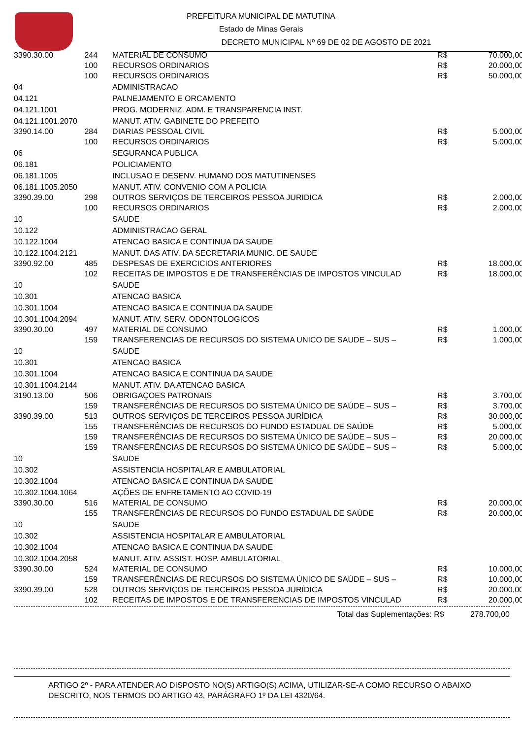PREFEITURA MUNICIPAL DE MATUTINA
Estado de Minas Gerais
DECRETO MUNICIPAL Nº 69 DE 02 DE AGOSTO DE 2021
| 3390.30.00 | 244 | MATERIAL DE CONSUMO | R$ | 70.000,00 |
| | 100 | RECURSOS ORDINARIOS | R$ | 20.000,00 |
| | 100 | RECURSOS ORDINARIOS | R$ | 50.000,00 |
| 04 | | ADMINISTRACAO | | |
| 04.121 | | PALNEJAMENTO E ORCAMENTO | | |
| 04.121.1001 | | PROG. MODERNIZ. ADM. E TRANSPARENCIA INST. | | |
| 04.121.1001.2070 | | MANUT. ATIV. GABINETE DO PREFEITO | | |
| 3390.14.00 | 284 | DIARIAS PESSOAL CIVIL | R$ | 5.000,00 |
| | 100 | RECURSOS ORDINARIOS | R$ | 5.000,00 |
| 06 | | SEGURANCA PUBLICA | | |
| 06.181 | | POLICIAMENTO | | |
| 06.181.1005 | | INCLUSAO E DESENV. HUMANO DOS MATUTINENSES | | |
| 06.181.1005.2050 | | MANUT. ATIV. CONVENIO COM A POLICIA | | |
| 3390.39.00 | 298 | OUTROS SERVIÇOS DE TERCEIROS PESSOA JURIDICA | R$ | 2.000,00 |
| | 100 | RECURSOS ORDINARIOS | R$ | 2.000,00 |
| 10 | | SAUDE | | |
| 10.122 | | ADMINISTRACAO GERAL | | |
| 10.122.1004 | | ATENCAO BASICA E CONTINUA DA SAUDE | | |
| 10.122.1004.2121 | | MANUT. DAS ATIV. DA SECRETARIA MUNIC. DE SAUDE | | |
| 3390.92.00 | 485 | DESPESAS DE EXERCICIOS ANTERIORES | R$ | 18.000,00 |
| | 102 | RECEITAS DE IMPOSTOS E DE TRANSFERÊNCIAS DE IMPOSTOS VINCULAD | R$ | 18.000,00 |
| 10 | | SAUDE | | |
| 10.301 | | ATENCAO BASICA | | |
| 10.301.1004 | | ATENCAO BASICA E CONTINUA DA SAUDE | | |
| 10.301.1004.2094 | | MANUT. ATIV. SERV. ODONTOLOGICOS | | |
| 3390.30.00 | 497 | MATERIAL DE CONSUMO | R$ | 1.000,00 |
| | 159 | TRANSFERENCIAS DE RECURSOS DO SISTEMA UNICO DE SAUDE – SUS – | R$ | 1.000,00 |
| 10 | | SAUDE | | |
| 10.301 | | ATENCAO BASICA | | |
| 10.301.1004 | | ATENCAO BASICA E CONTINUA DA SAUDE | | |
| 10.301.1004.2144 | | MANUT. ATIV. DA ATENCAO BASICA | | |
| 3190.13.00 | 506 | OBRIGAÇOES PATRONAIS | R$ | 3.700,00 |
| | 159 | TRANSFERÊNCIAS DE RECURSOS DO SISTEMA ÚNICO DE SAÚDE – SUS – | R$ | 3.700,00 |
| 3390.39.00 | 513 | OUTROS SERVIÇOS DE TERCEIROS PESSOA JURÍDICA | R$ | 30.000,00 |
| | 155 | TRANSFERÊNCIAS DE RECURSOS DO FUNDO ESTADUAL DE SAÚDE | R$ | 5.000,00 |
| | 159 | TRANSFERÊNCIAS DE RECURSOS DO SISTEMA ÚNICO DE SAÚDE – SUS – | R$ | 20.000,00 |
| | 159 | TRANSFERÊNCIAS DE RECURSOS DO SISTEMA ÚNICO DE SAÚDE – SUS – | R$ | 5.000,00 |
| 10 | | SAUDE | | |
| 10.302 | | ASSISTENCIA HOSPITALAR E AMBULATORIAL | | |
| 10.302.1004 | | ATENCAO BASICA E CONTINUA DA SAUDE | | |
| 10.302.1004.1064 | | AÇÕES DE ENFRETAMENTO AO COVID-19 | | |
| 3390.30.00 | 516 | MATERIAL DE CONSUMO | R$ | 20.000,00 |
| | 155 | TRANSFERÊNCIAS DE RECURSOS DO FUNDO ESTADUAL DE SAÚDE | R$ | 20.000,00 |
| 10 | | SAUDE | | |
| 10.302 | | ASSISTENCIA HOSPITALAR E AMBULATORIAL | | |
| 10.302.1004 | | ATENCAO BASICA E CONTINUA DA SAUDE | | |
| 10.302.1004.2058 | | MANUT. ATIV. ASSIST. HOSP. AMBULATORIAL | | |
| 3390.30.00 | 524 | MATERIAL DE CONSUMO | R$ | 10.000,00 |
| | 159 | TRANSFERÊNCIAS DE RECURSOS DO SISTEMA ÚNICO DE SAÚDE – SUS – | R$ | 10.000,00 |
| 3390.39.00 | 528 | OUTROS SERVIÇOS DE TERCEIROS PESSOA JURÍDICA | R$ | 20.000,00 |
| | 102 | RECEITAS DE IMPOSTOS E DE TRANSFERENCIAS DE IMPOSTOS VINCULAD | R$ | 20.000,00 |
Total das Suplementações: R$ 278.700,00
ARTIGO 2º - PARA ATENDER AO DISPOSTO NO(S) ARTIGO(S) ACIMA, UTILIZAR-SE-A COMO RECURSO O ABAIXO DESCRITO, NOS TERMOS DO ARTIGO 43, PARÁGRAFO 1º DA LEI 4320/64.